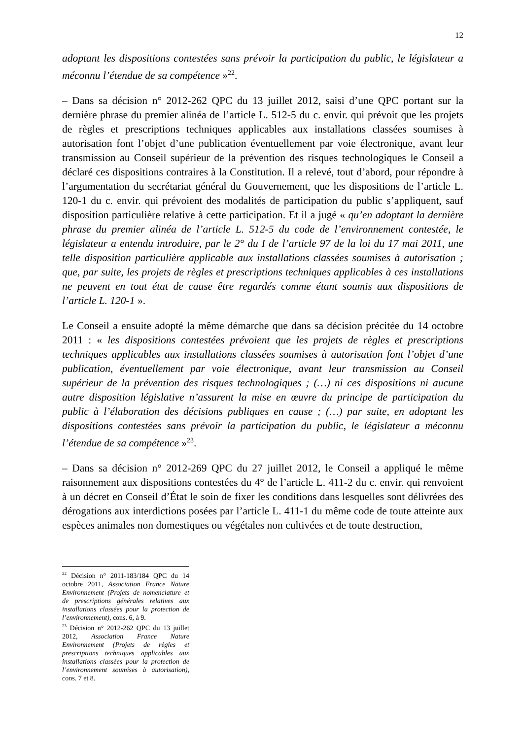12
adoptant les dispositions contestées sans prévoir la participation du public, le législateur a méconnu l’étendue de sa compétence »<sup>22</sup>.
– Dans sa décision n° 2012-262 QPC du 13 juillet 2012, saisi d’une QPC portant sur la dernière phrase du premier alinéa de l’article L. 512-5 du c. envir. qui prévoit que les projets de règles et prescriptions techniques applicables aux installations classées soumises à autorisation font l’objet d’une publication éventuellement par voie électronique, avant leur transmission au Conseil supérieur de la prévention des risques technologiques le Conseil a déclaré ces dispositions contraires à la Constitution. Il a relevé, tout d’abord, pour répondre à l’argumentation du secrétariat général du Gouvernement, que les dispositions de l’article L. 120-1 du c. envir. qui prévoient des modalités de participation du public s’appliquent, sauf disposition particulière relative à cette participation. Et il a jugé « qu’en adoptant la dernière phrase du premier alinéa de l’article L. 512-5 du code de l’environnement contestée, le législateur a entendu introduire, par le 2° du I de l’article 97 de la loi du 17 mai 2011, une telle disposition particulière applicable aux installations classées soumises à autorisation ; que, par suite, les projets de règles et prescriptions techniques applicables à ces installations ne peuvent en tout état de cause être regardés comme étant soumis aux dispositions de l’article L. 120-1 ».
Le Conseil a ensuite adopté la même démarche que dans sa décision précitée du 14 octobre 2011 : « les dispositions contestées prévoient que les projets de règles et prescriptions techniques applicables aux installations classées soumises à autorisation font l’objet d’une publication, éventuellement par voie électronique, avant leur transmission au Conseil supérieur de la prévention des risques technologiques ; (…) ni ces dispositions ni aucune autre disposition législative n’assurent la mise en œuvre du principe de participation du public à l’élaboration des décisions publiques en cause ; (…) par suite, en adoptant les dispositions contestées sans prévoir la participation du public, le législateur a méconnu l’étendue de sa compétence »<sup>23</sup>.
– Dans sa décision n° 2012-269 QPC du 27 juillet 2012, le Conseil a appliqué le même raisonnement aux dispositions contestées du 4° de l’article L. 411-2 du c. envir. qui renvoient à un décret en Conseil d’État le soin de fixer les conditions dans lesquelles sont délivrées des dérogations aux interdictions posées par l’article L. 411-1 du même code de toute atteinte aux espèces animales non domestiques ou végétales non cultivées et de toute destruction,
<sup>22</sup> Décision n° 2011-183/184 QPC du 14 octobre 2011, Association France Nature Environnement (Projets de nomenclature et de prescriptions générales relatives aux installations classées pour la protection de l’environnement), cons. 6, à 9.
<sup>23</sup> Décision n° 2012-262 QPC du 13 juillet 2012, Association France Nature Environnement (Projets de règles et prescriptions techniques applicables aux installations classées pour la protection de l’environnement soumises à autorisation), cons. 7 et 8.